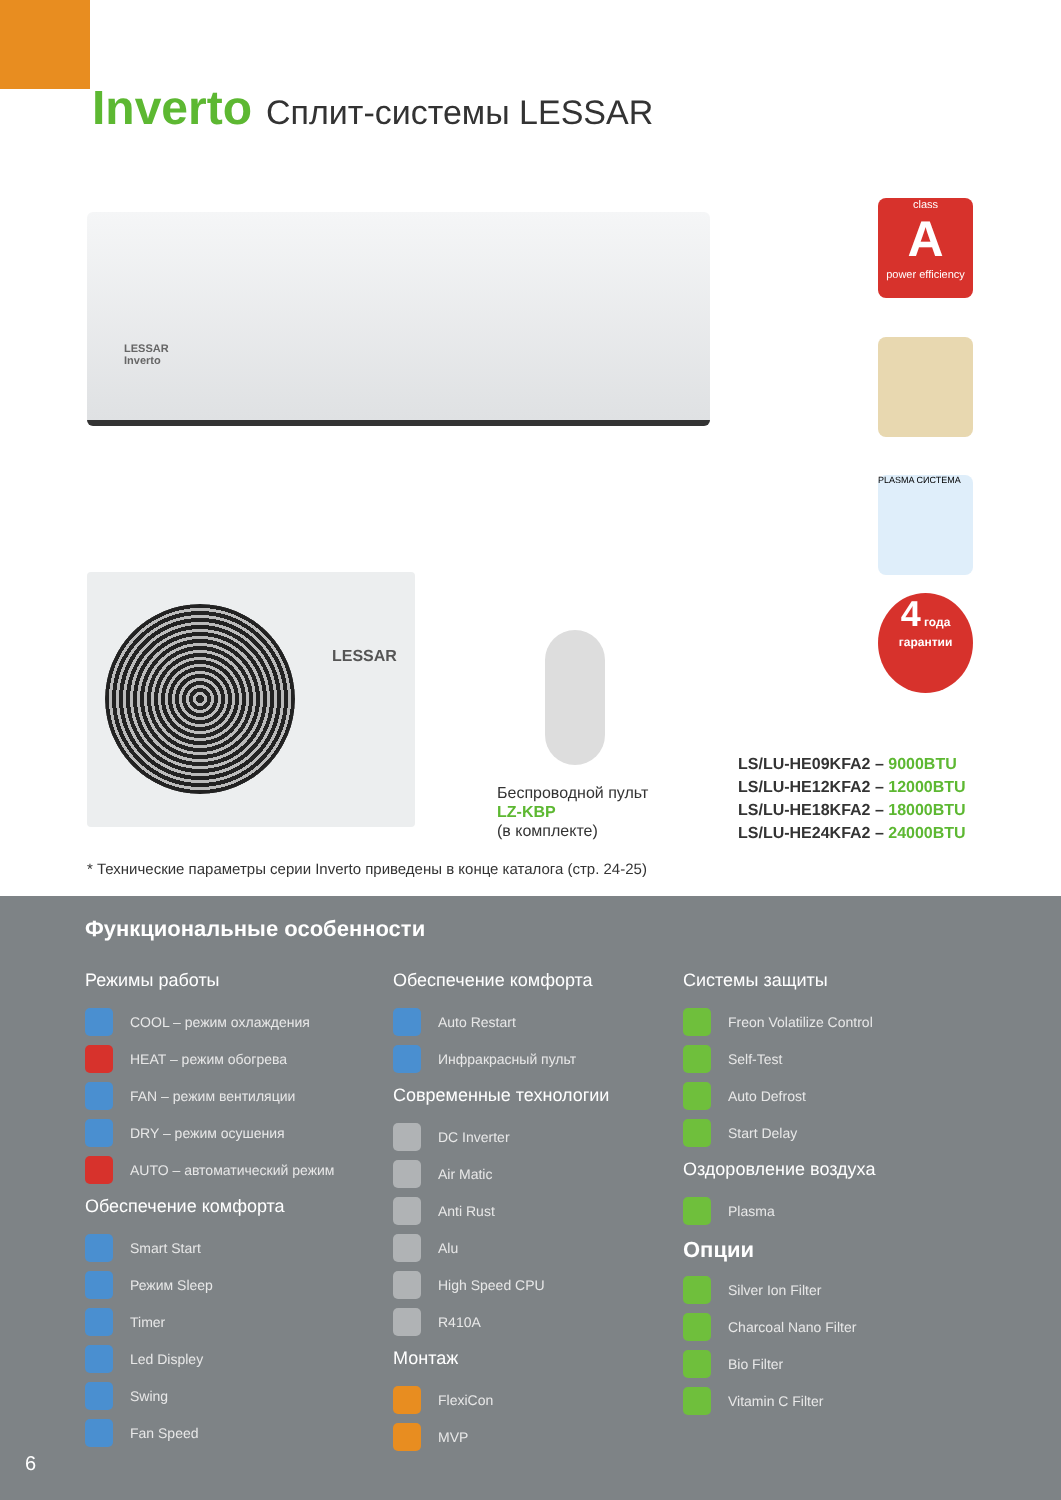Inverto Сплит-системы LESSAR
LESSAR
Inverto
LESSAR
class
A
power efficiency
PLASMA СИСТЕМА
4 года
гарантии
Беспроводной пульт
LZ-KBP
(в комплекте)
LS/LU-HE09KFA2 – 9000BTU
LS/LU-HE12KFA2 – 12000BTU
LS/LU-HE18KFA2 – 18000BTU
LS/LU-HE24KFA2 – 24000BTU
* Технические параметры серии Inverto приведены в конце каталога (стр. 24-25)
Функциональные особенности
Режимы работы
COOL – режим охлаждения
HEAT – режим обогрева
FAN – режим вентиляции
DRY – режим осушения
AUTO – автоматический режим
Обеспечение комфорта
Smart Start
Режим Sleep
Timer
Led Displey
Swing
Fan Speed
Обеспечение комфорта
Auto Restart
Инфракрасный пульт
Современные технологии
DC Inverter
Air Matic
Anti Rust
Alu
High Speed CPU
R410A
Монтаж
FlexiCon
MVP
Системы защиты
Freon Volatilize Control
Self-Test
Auto Defrost
Start Delay
Оздоровление воздуха
Plasma
Опции
Silver Ion Filter
Charcoal Nano Filter
Bio Filter
Vitamin C Filter
6